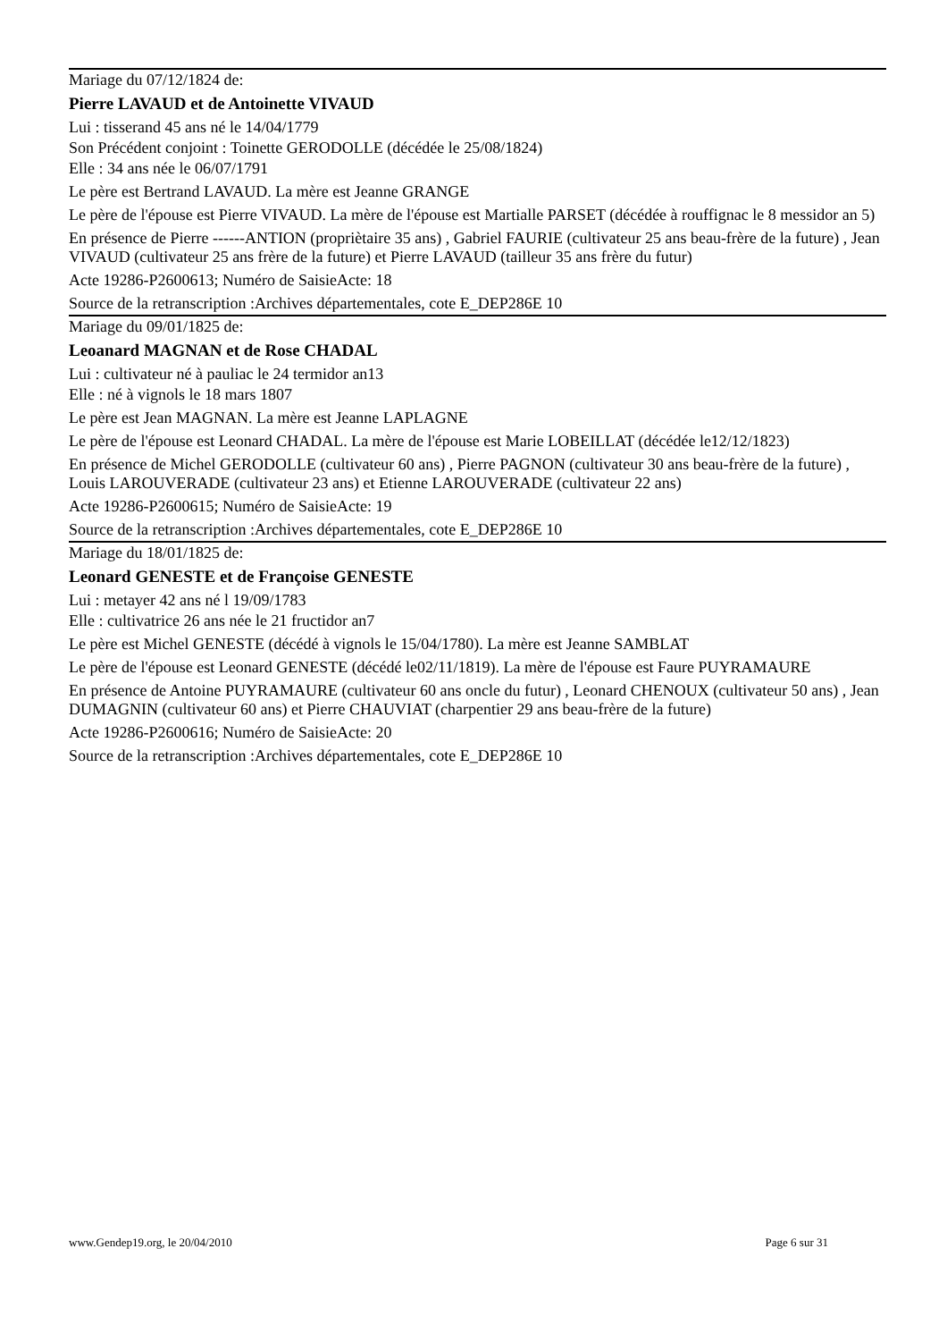Mariage du 07/12/1824 de:
Pierre LAVAUD et de Antoinette VIVAUD
Lui : tisserand 45 ans né le 14/04/1779
Son Précédent conjoint : Toinette GERODOLLE (décédée le 25/08/1824)
Elle : 34 ans née le 06/07/1791
Le père est Bertrand LAVAUD. La mère est Jeanne GRANGE
Le père de l'épouse est Pierre VIVAUD. La mère de l'épouse est Martialle PARSET (décédée à rouffignac le 8 messidor an 5)
En présence de Pierre ------ANTION (propriètaire 35 ans) , Gabriel FAURIE (cultivateur 25 ans beau-frère de la future) , Jean VIVAUD (cultivateur 25 ans frère de la future) et Pierre LAVAUD (tailleur 35 ans frère du futur)
Acte 19286-P2600613; Numéro de SaisieActe: 18
Source de la retranscription :Archives départementales, cote E_DEP286E 10
Mariage du 09/01/1825 de:
Leoanard MAGNAN et de Rose CHADAL
Lui : cultivateur né à pauliac le 24 termidor an13
Elle : né à vignols le 18 mars 1807
Le père est Jean MAGNAN. La mère est Jeanne LAPLAGNE
Le père de l'épouse est Leonard CHADAL. La mère de l'épouse est Marie LOBEILLAT (décédée le12/12/1823)
En présence de Michel GERODOLLE (cultivateur 60 ans) , Pierre PAGNON (cultivateur 30 ans beau-frère de la future) , Louis LAROUVERADE (cultivateur 23 ans) et Etienne LAROUVERADE (cultivateur 22 ans)
Acte 19286-P2600615; Numéro de SaisieActe: 19
Source de la retranscription :Archives départementales, cote E_DEP286E 10
Mariage du 18/01/1825 de:
Leonard GENESTE et de Françoise GENESTE
Lui : metayer 42 ans né l 19/09/1783
Elle : cultivatrice 26 ans née le 21 fructidor an7
Le père est Michel GENESTE (décédé à vignols le 15/04/1780). La mère est Jeanne SAMBLAT
Le père de l'épouse est Leonard GENESTE (décédé le02/11/1819). La mère de l'épouse est Faure PUYRAMAURE
En présence de Antoine PUYRAMAURE (cultivateur 60 ans oncle du futur) , Leonard CHENOUX (cultivateur 50 ans) , Jean DUMAGNIN (cultivateur 60 ans) et Pierre CHAUVIAT (charpentier 29 ans beau-frère de la future)
Acte 19286-P2600616; Numéro de SaisieActe: 20
Source de la retranscription :Archives départementales, cote E_DEP286E 10
www.Gendep19.org, le 20/04/2010 Page 6 sur 31